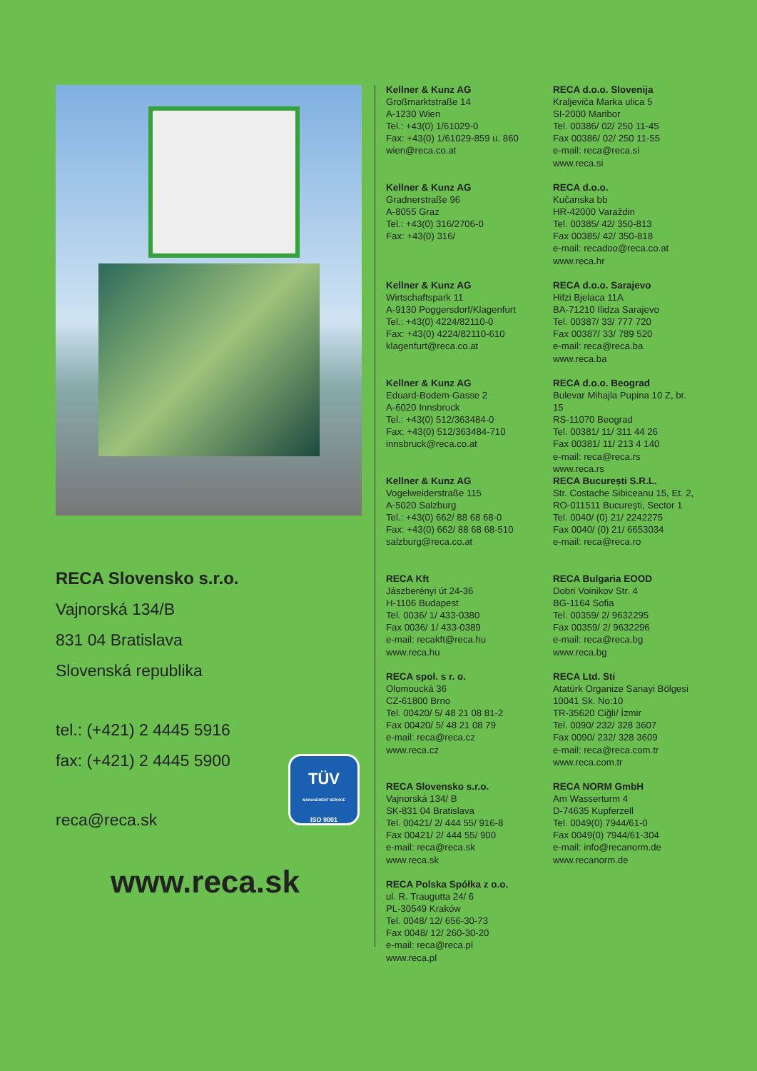RECA Slovensko s.r.o.
Vajnorská 134/B
831 04 Bratislava
Slovenská republika
tel.: (+421) 2 4445 5916
fax: (+421) 2 4445 5900
reca@reca.sk
www.reca.sk
TÜV
MANAGEMENT SERVICE
ISO 9001
Kellner & Kunz AG
Großmarktstraße 14
A-1230 Wien
Tel.: +43(0) 1/61029-0
Fax: +43(0) 1/61029-859 u. 860
wien@reca.co.at
Kellner & Kunz AG
Gradnerstraße 96
A-8055 Graz
Tel.: +43(0) 316/2706-0
Fax: +43(0) 316/
Kellner & Kunz AG
Wirtschaftspark 11
A-9130 Poggersdorf/Klagenfurt
Tel.: +43(0) 4224/82110-0
Fax: +43(0) 4224/82110-610
klagenfurt@reca.co.at
Kellner & Kunz AG
Eduard-Bodem-Gasse 2
A-6020 Innsbruck
Tel.: +43(0) 512/363484-0
Fax: +43(0) 512/363484-710
innsbruck@reca.co.at
Kellner & Kunz AG
Vogelweiderstraße 115
A-5020 Salzburg
Tel.: +43(0) 662/ 88 68 68-0
Fax: +43(0) 662/ 88 68 68-510
salzburg@reca.co.at
RECA Kft
Jászberényi út 24-36
H-1106 Budapest
Tel. 0036/ 1/ 433-0380
Fax 0036/ 1/ 433-0389
e-mail: recakft@reca.hu
www.reca.hu
RECA spol. s r. o.
Olomoucká 36
CZ-61800 Brno
Tel. 00420/ 5/ 48 21 08 81-2
Fax 00420/ 5/ 48 21 08 79
e-mail: reca@reca.cz
www.reca.cz
RECA Slovensko s.r.o.
Vajnorská 134/ B
SK-831 04 Bratislava
Tel. 00421/ 2/ 444 55/ 916-8
Fax 00421/ 2/ 444 55/ 900
e-mail: reca@reca.sk
www.reca.sk
RECA Polska Spółka z o.o.
ul. R. Traugutta 24/ 6
PL-30549 Kraków
Tel. 0048/ 12/ 656-30-73
Fax 0048/ 12/ 260-30-20
e-mail: reca@reca.pl
www.reca.pl
RECA d.o.o. Slovenija
Kraljeviča Marka ulica 5
SI-2000 Maribor
Tel. 00386/ 02/ 250 11-45
Fax 00386/ 02/ 250 11-55
e-mail: reca@reca.si
www.reca.si
RECA d.o.o.
Kučanska bb
HR-42000 Varaždin
Tel. 00385/ 42/ 350-813
Fax 00385/ 42/ 350-818
e-mail: recadoo@reca.co.at
www.reca.hr
RECA d.o.o. Sarajevo
Hifzi Bjelaca 11A
BA-71210 Ilidza Sarajevo
Tel. 00387/ 33/ 777 720
Fax 00387/ 33/ 789 520
e-mail: reca@reca.ba
www.reca.ba
RECA d.o.o. Beograd
Bulevar Mihajla Pupina 10 Z, br. 15
RS-11070 Beograd
Tel. 00381/ 11/ 311 44 26
Fax 00381/ 11/ 213 4 140
e-mail: reca@reca.rs
www.reca.rs
RECA București S.R.L.
Str. Costache Sibiceanu 15, Et. 2,
RO-011511 București, Sector 1
Tel. 0040/ (0) 21/ 2242275
Fax 0040/ (0) 21/ 6653034
e-mail: reca@reca.ro
RECA Bulgaria EOOD
Dobri Voinikov Str. 4
BG-1164 Sofia
Tel. 00359/ 2/ 9632295
Fax 00359/ 2/ 9632296
e-mail: reca@reca.bg
www.reca.bg
RECA Ltd. Sti
Atatürk Organize Sanayi Bölgesi
10041 Sk. No:10
TR-35620 Ciğli/ İzmir
Tel. 0090/ 232/ 328 3607
Fax 0090/ 232/ 328 3609
e-mail: reca@reca.com.tr
www.reca.com.tr
RECA NORM GmbH
Am Wasserturm 4
D-74635 Kupferzell
Tel. 0049(0) 7944/61-0
Fax 0049(0) 7944/61-304
e-mail: info@recanorm.de
www.recanorm.de